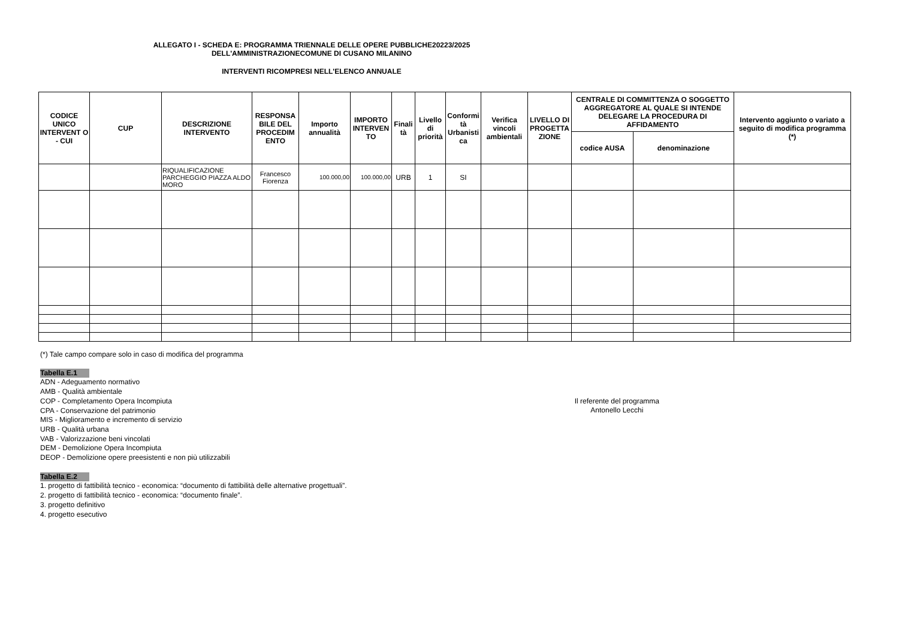ALLEGATO I - SCHEDA E: PROGRAMMA TRIENNALE DELLE OPERE PUBBLICHE20223/2025
DELL'AMMINISTRAZIONECOMUNE DI CUSANO MILANINO
INTERVENTI RICOMPRESI NELL'ELENCO ANNUALE
| CODICE UNICO INTERVENT O - CUI | CUP | DESCRIZIONE INTERVENTO | RESPONSA BILE DEL PROCEDIM ENTO | Importo annualità | IMPORTO INTERVEN TO | Finali tà | Livello di priorità | Conformi tà Urbanisti ca | Verifica vincoli ambientali | LIVELLO DI PROGETTA ZIONE | CENTRALE DI COMMITTENZA O SOGGETTO AGGREGATORE AL QUALE SI INTENDE DELEGARE LA PROCEDURA DI AFFIDAMENTO | | Intervento aggiunto o variato a seguito di modifica programma (*) |
| --- | --- | --- | --- | --- | --- | --- | --- | --- | --- | --- | --- | --- | --- |
| | | | | | | | | | | | codice AUSA | denominazione | |
| | | RIQUALIFICAZIONE PARCHEGGIO PIAZZA ALDO MORO | Francesco Fiorenza | 100.000,00 | 100.000,00 | URB | 1 | SI | | | | | |
(*) Tale campo compare solo in caso di modifica del programma
Tabella E.1
ADN - Adeguamento normativo
AMB - Qualità ambientale
COP - Completamento Opera Incompiuta
CPA - Conservazione del patrimonio
MIS - Miglioramento e incremento di servizio
URB - Qualità urbana
VAB - Valorizzazione beni vincolati
DEM - Demolizione Opera Incompiuta
DEOP - Demolizione opere preesistenti e non più utilizzabili
Tabella E.2
1. progetto di fattibilità tecnico - economica: “documento di fattibilità delle alternative progettuali”.
2. progetto di fattibilità tecnico - economica: “documento finale”.
3. progetto definitivo
4. progetto esecutivo
Il referente del programma
Antonello Lecchi